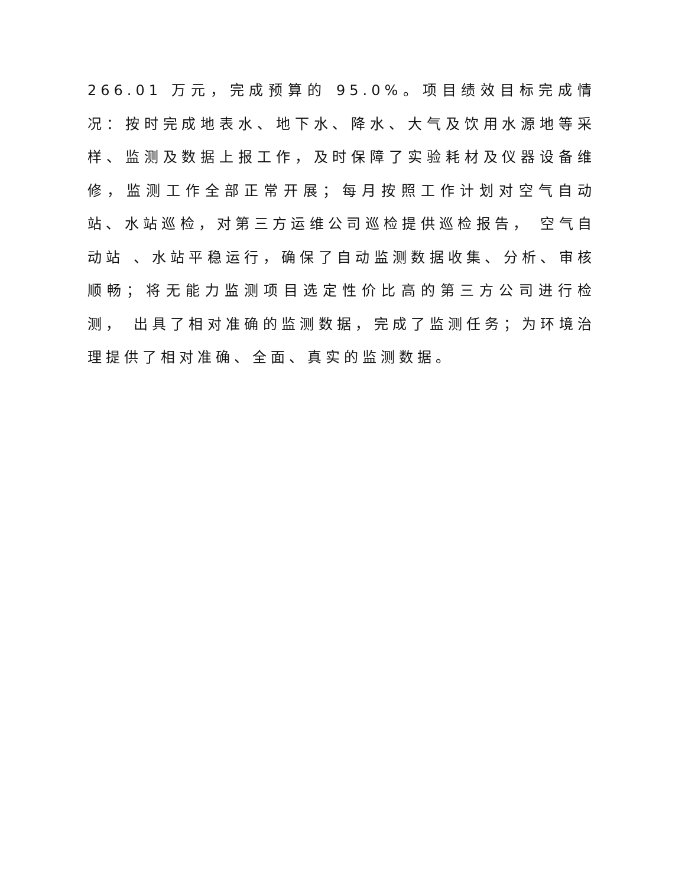266.01 万元，完成预算的 95.0%。项目绩效目标完成情况：按时完成地表水、地下水、降水、大气及饮用水源地等采样、监测及数据上报工作，及时保障了实验耗材及仪器设备维修，监测工作全部正常开展；每月按照工作计划对空气自动站、水站巡检，对第三方运维公司巡检提供巡检报告， 空气自动站 、水站平稳运行，确保了自动监测数据收集、分析、审核顺畅；将无能力监测项目选定性价比高的第三方公司进行检测， 出具了相对准确的监测数据，完成了监测任务；为环境治理提供了相对准确、全面、真实的监测数据。